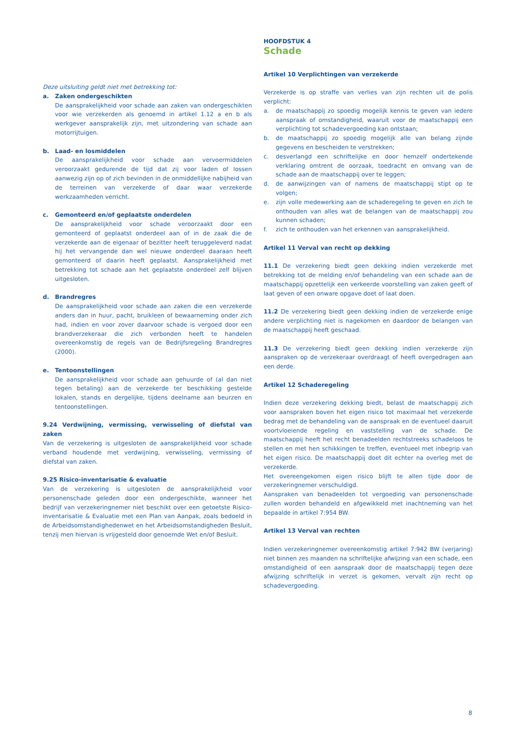Deze uitsluiting geldt niet met betrekking tot:
a. Zaken ondergeschikten
De aansprakelijkheid voor schade aan zaken van ondergeschikten voor wie verzekerden als genoemd in artikel 1.12 a en b als werkgever aansprakelijk zijn, met uitzondering van schade aan motorrijtuigen.
b. Laad- en losmiddelen
De aansprakelijkheid voor schade aan vervoermiddelen veroorzaakt gedurende de tijd dat zij voor laden of lossen aanwezig zijn op of zich bevinden in de onmiddellijke nabijheid van de terreinen van verzekerde of daar waar verzekerde werkzaamheden verricht.
c. Gemonteerd en/of geplaatste onderdelen
De aansprakelijkheid voor schade veroorzaakt door een gemonteerd of geplaatst onderdeel aan of in de zaak die de verzekerde aan de eigenaar of bezitter heeft teruggeleverd nadat hij het vervangende dan wel nieuwe onderdeel daaraan heeft gemonteerd of daarin heeft geplaatst. Aansprakelijkheid met betrekking tot schade aan het geplaatste onderdeel zelf blijven uitgesloten.
d. Brandregres
De aansprakelijkheid voor schade aan zaken die een verzekerde anders dan in huur, pacht, bruikleen of bewaarneming onder zich had, indien en voor zover daarvoor schade is vergoed door een brandverzekeraar die zich verbonden heeft te handelen overeenkomstig de regels van de Bedrijfsregeling Brandregres (2000).
e. Tentoonstellingen
De aansprakelijkheid voor schade aan gehuurde of (al dan niet tegen betaling) aan de verzekerde ter beschikking gestelde lokalen, stands en dergelijke, tijdens deelname aan beurzen en tentoonstellingen.
9.24 Verdwijning, vermissing, verwisseling of diefstal van zaken
Van de verzekering is uitgesloten de aansprakelijkheid voor schade verband houdende met verdwijning, verwisseling, vermissing of diefstal van zaken.
9.25 Risico-inventarisatie & evaluatie
Van de verzekering is uitgesloten de aansprakelijkheid voor personenschade geleden door een ondergeschikte, wanneer het bedrijf van verzekeringnemer niet beschikt over een getoetste Risico-inventarisatie & Evaluatie met een Plan van Aanpak, zoals bedoeld in de Arbeidsomstandighedenwet en het Arbeidsomstandigheden Besluit, tenzij men hiervan is vrijgesteld door genoemde Wet en/of Besluit.
HOOFDSTUK 4
Schade
Artikel 10 Verplichtingen van verzekerde
Verzekerde is op straffe van verlies van zijn rechten uit de polis verplicht:
a. de maatschappij zo spoedig mogelijk kennis te geven van iedere aanspraak of omstandigheid, waaruit voor de maatschappij een verplichting tot schadevergoeding kan ontstaan;
b. de maatschappij zo spoedig mogelijk alle van belang zijnde gegevens en bescheiden te verstrekken;
c. desverlangd een schriftelijke en door hemzelf ondertekende verklaring omtrent de oorzaak, toedracht en omvang van de schade aan de maatschappij over te leggen;
d. de aanwijzingen van of namens de maatschappij stipt op te volgen;
e. zijn volle medewerking aan de schaderegeling te geven en zich te onthouden van alles wat de belangen van de maatschappij zou kunnen schaden;
f. zich te onthouden van het erkennen van aansprakelijkheid.
Artikel 11 Verval van recht op dekking
11.1 De verzekering biedt geen dekking indien verzekerde met betrekking tot de melding en/of behandeling van een schade aan de maatschappij opzettelijk een verkeerde voorstelling van zaken geeft of laat geven of een onware opgave doet of laat doen.
11.2 De verzekering biedt geen dekking indien de verzekerde enige andere verplichting niet is nagekomen en daardoor de belangen van de maatschappij heeft geschaad.
11.3 De verzekering biedt geen dekking indien verzekerde zijn aanspraken op de verzekeraar overdraagt of heeft overgedragen aan een derde.
Artikel 12 Schaderegeling
Indien deze verzekering dekking biedt, belast de maatschappij zich voor aanspraken boven het eigen risico tot maximaal het verzekerde bedrag met de behandeling van de aanspraak en de eventueel daaruit voortvloeiende regeling en vaststelling van de schade. De maatschappij heeft het recht benadeelden rechtstreeks schadeloos te stellen en met hen schikkingen te treffen, eventueel met inbegrip van het eigen risico. De maatschappij doet dit echter na overleg met de verzekerde.
Het overeengekomen eigen risico blijft te allen tijde door de verzekeringnemer verschuldigd.
Aanspraken van benadeelden tot vergoeding van personenschade zullen worden behandeld en afgewikkeld met inachtneming van het bepaalde in artikel 7:954 BW.
Artikel 13 Verval van rechten
Indien verzekeringnemer overeenkomstig artikel 7:942 BW (verjaring) niet binnen zes maanden na schriftelijke afwijzing van een schade, een omstandigheid of een aanspraak door de maatschappij tegen deze afwijzing schriftelijk in verzet is gekomen, vervalt zijn recht op schadevergoeding.
8